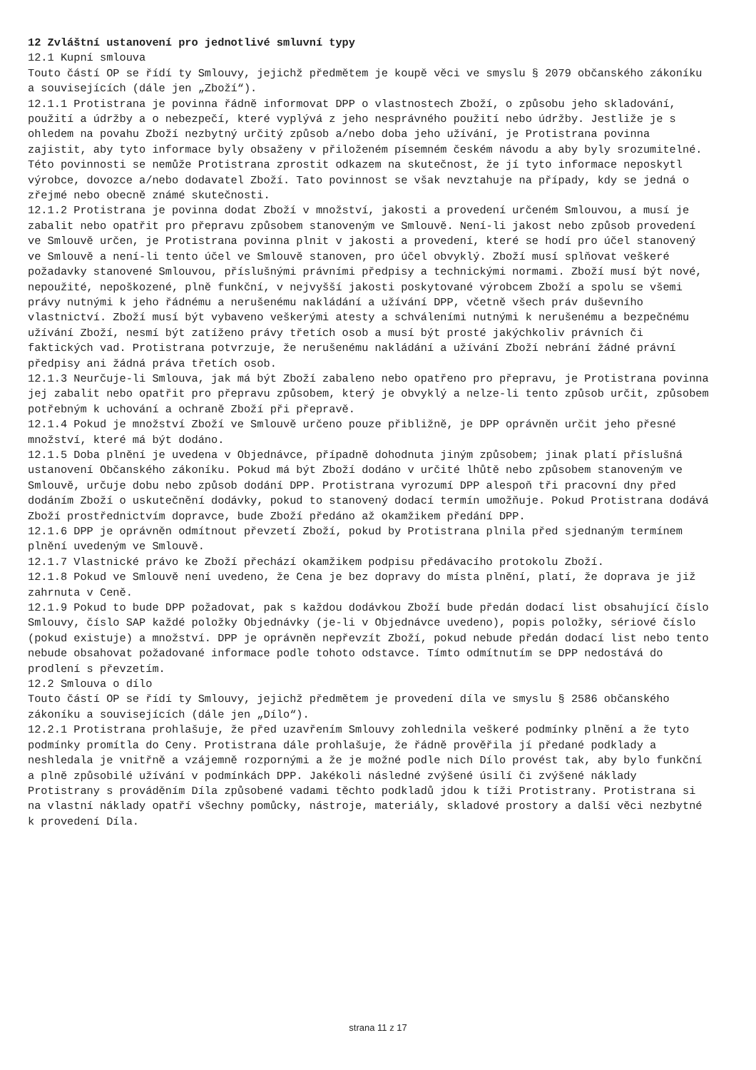12 Zvláštní ustanovení pro jednotlivé smluvní typy
12.1 Kupní smlouva
Touto částí OP se řídí ty Smlouvy, jejichž předmětem je koupě věci ve smyslu § 2079 občanského zákoníku a souvisejících (dále jen „Zboží“).
12.1.1 Protistrana je povinna řádně informovat DPP o vlastnostech Zboží, o způsobu jeho skladování, použití a údržby a o nebezpečí, které vyplývá z jeho nesprávného použití nebo údržby. Jestliže je s ohledem na povahu Zboží nezbytný určitý způsob a/nebo doba jeho užívání, je Protistrana povinna zajistit, aby tyto informace byly obsaženy v přiloženém písemném českém návodu a aby byly srozumitelné. Této povinnosti se nemůže Protistrana zprostit odkazem na skutečnost, že jí tyto informace neposkytl výrobce, dovozce a/nebo dodavatel Zboží. Tato povinnost se však nevztahuje na případy, kdy se jedná o zřejmé nebo obecně známé skutečnosti.
12.1.2 Protistrana je povinna dodat Zboží v množství, jakosti a provedení určeném Smlouvou, a musí je zabalit nebo opatřit pro přepravu způsobem stanoveným ve Smlouvě. Není-li jakost nebo způsob provedení ve Smlouvě určen, je Protistrana povinna plnit v jakosti a provedení, které se hodí pro účel stanovený ve Smlouvě a není-li tento účel ve Smlouvě stanoven, pro účel obvyklý. Zboží musí splňovat veškeré požadavky stanovené Smlouvou, příslušnými právními předpisy a technickými normami. Zboží musí být nové, nepoužité, nepoškozené, plně funkční, v nejvyšší jakosti poskytované výrobcem Zboží a spolu se všemi právy nutnými k jeho řádnému a nerušenému nakládání a užívání DPP, včetně všech práv duševního vlastnictví. Zboží musí být vybaveno veškerými atesty a schváleními nutnými k nerušenému a bezpečnému užívání Zboží, nesmí být zatíženo právy třetích osob a musí být prosté jakýchkoliv právních či faktických vad. Protistrana potvrzuje, že nerušenému nakládání a užívání Zboží nebrání žádné právní předpisy ani žádná práva třetích osob.
12.1.3 Neurčuje-li Smlouva, jak má být Zboží zabaleno nebo opatřeno pro přepravu, je Protistrana povinna jej zabalit nebo opatřit pro přepravu způsobem, který je obvyklý a nelze-li tento způsob určit, způsobem potřebným k uchování a ochraně Zboží při přepravě.
12.1.4 Pokud je množství Zboží ve Smlouvě určeno pouze přibližně, je DPP oprávněn určit jeho přesné množství, které má být dodáno.
12.1.5 Doba plnění je uvedena v Objednávce, případně dohodnuta jiným způsobem; jinak platí příslušná ustanovení Občanského zákoníku. Pokud má být Zboží dodáno v určité lhůtě nebo způsobem stanoveným ve Smlouvě, určuje dobu nebo způsob dodání DPP. Protistrana vyrozumí DPP alespoň tři pracovní dny před dodáním Zboží o uskutečnění dodávky, pokud to stanovený dodací termín umožňuje. Pokud Protistrana dodává Zboží prostřednictvím dopravce, bude Zboží předáno až okamžikem předání DPP.
12.1.6 DPP je oprávněn odmítnout převzetí Zboží, pokud by Protistrana plnila před sjednaným termínem plnění uvedeným ve Smlouvě.
12.1.7 Vlastnické právo ke Zboží přechází okamžikem podpisu předávacího protokolu Zboží.
12.1.8 Pokud ve Smlouvě není uvedeno, že Cena je bez dopravy do místa plnění, platí, že doprava je již zahrnuta v Ceně.
12.1.9 Pokud to bude DPP požadovat, pak s každou dodávkou Zboží bude předán dodací list obsahující číslo Smlouvy, číslo SAP každé položky Objednávky (je-li v Objednávce uvedeno), popis položky, sériové číslo (pokud existuje) a množství. DPP je oprávněn nepřevzít Zboží, pokud nebude předán dodací list nebo tento nebude obsahovat požadované informace podle tohoto odstavce. Tímto odmítnutím se DPP nedostává do prodlení s převzetím.
12.2 Smlouva o dílo
Touto částí OP se řídí ty Smlouvy, jejichž předmětem je provedení díla ve smyslu § 2586 občanského zákoníku a souvisejících (dále jen „Dílo“).
12.2.1 Protistrana prohlašuje, že před uzavřením Smlouvy zohlednila veškeré podmínky plnění a že tyto podmínky promítla do Ceny. Protistrana dále prohlašuje, že řádně prověřila jí předané podklady a neshledala je vnitřně a vzájemně rozpornými a že je možné podle nich Dílo provést tak, aby bylo funkční a plně způsobilé užívání v podmínkách DPP. Jakékoli následné zvýšené úsilí či zvýšené náklady Protistrany s prováděním Díla způsobené vadami těchto podkladů jdou k tíži Protistrany. Protistrana si na vlastní náklady opatří všechny pomůcky, nástroje, materiály, skladové prostory a další věci nezbytné k provedení Díla.
strana 11 z 17